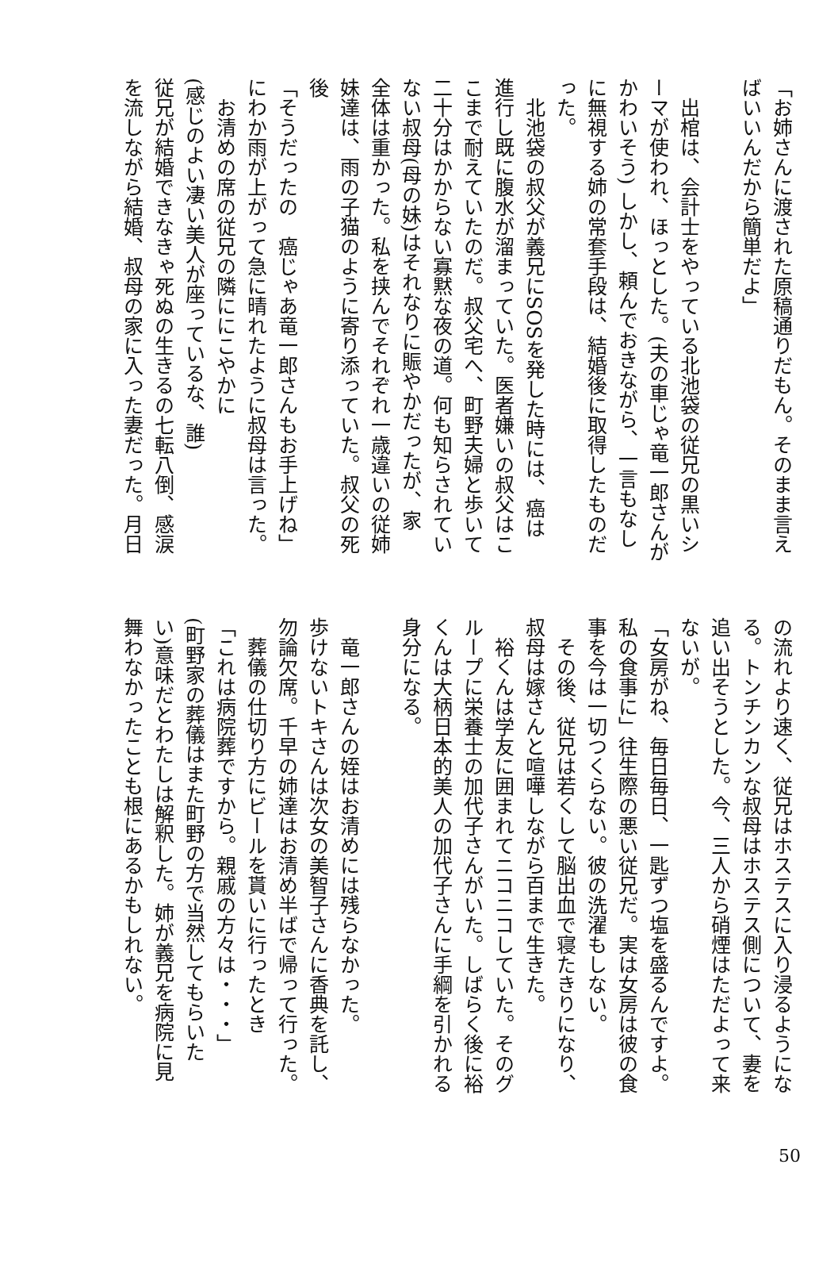「お姉さんに渡された原稿通りだもん。そのまま言え
ばいいんだから簡単だよ」
　
　出棺は、会計士をやっている北池袋の従兄の黒いシ
ーマが使われ、ほっとした。(夫の車じゃ竜一郎さんが
かわいそう) しかし、頼んでおきながら、一言もなし
に無視する姉の常套手段は、結婚後に取得したものだ
った。
　北池袋の叔父が義兄にSOSを発した時には、癌は
進行し既に腹水が溜まっていた。医者嫌いの叔父はこ
こまで耐えていたのだ。叔父宅へ、町野夫婦と歩いて
二十分はかからない寡黙な夜の道。何も知らされてい
ない叔母(母の妹)はそれなりに賑やかだったが、家
全体は重かった。私を挟んでそれぞれ一歳違いの従姉
妹達は、雨の子猫のように寄り添っていた。叔父の死
後
「そうだったの　癌じゃあ竜一郎さんもお手上げね」
にわか雨が上がって急に晴れたように叔母は言った。
　お清めの席の従兄の隣ににこやかに
(感じのよい凄い美人が座っているな、誰)
従兄が結婚できなきゃ死ぬの生きるの七転八倒、感涙
を流しながら結婚、叔母の家に入った妻だった。月日
の流れより速く、従兄はホステスに入り浸るようにな
る。トンチンカンな叔母はホステス側について、妻を
追い出そうとした。今、三人から硝煙はただよって来
ないが。
「女房がね、毎日毎日、一匙ずつ塩を盛るんですよ。
私の食事に」往生際の悪い従兄だ。実は女房は彼の食
事を今は一切つくらない。彼の洗濯もしない。
　その後、従兄は若くして脳出血で寝たきりになり、
叔母は嫁さんと喧嘩しながら百まで生きた。
　裕くんは学友に囲まれてニコニコしていた。そのグ
ループに栄養士の加代子さんがいた。しばらく後に裕
くんは大柄日本的美人の加代子さんに手綱を引かれる
身分になる。
　
　竜一郎さんの姪はお清めには残らなかった。
歩けないトキさんは次女の美智子さんに香典を託し、
勿論欠席。千早の姉達はお清め半ばで帰って行った。
　葬儀の仕切り方にビールを貰いに行ったとき
「これは病院葬ですから。親戚の方々は・・・」
(町野家の葬儀はまた町野の方で当然してもらいた
い)意味だとわたしは解釈した。姉が義兄を病院に見
舞わなかったことも根にあるかもしれない。
50